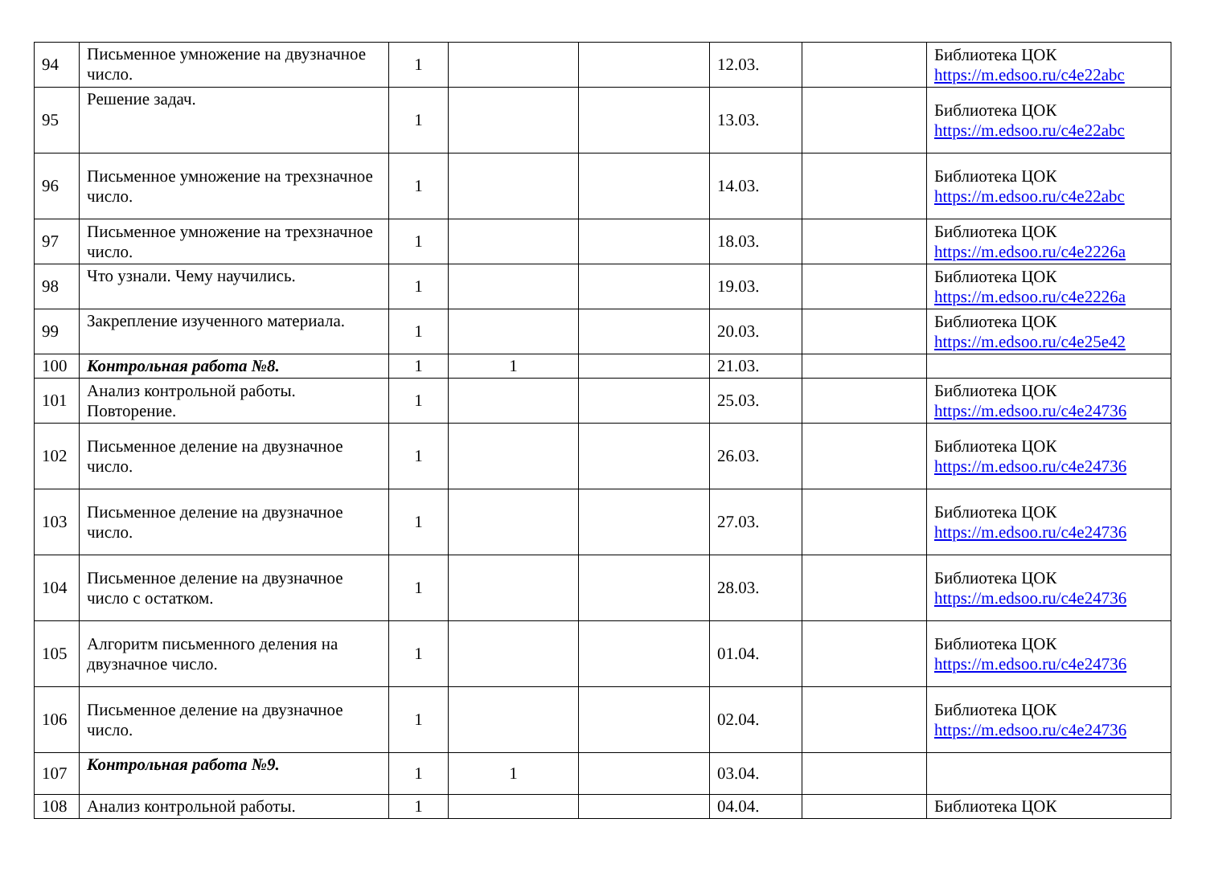| 94 | Письменное умножение на двузначное число. | 1 | | | 12.03. | | Библиотека ЦОК https://m.edsoo.ru/c4e22abc |
| 95 | Решение задач. | 1 | | | 13.03. | | Библиотека ЦОК https://m.edsoo.ru/c4e22abc |
| 96 | Письменное умножение на трехзначное число. | 1 | | | 14.03. | | Библиотека ЦОК https://m.edsoo.ru/c4e22abc |
| 97 | Письменное умножение на трехзначное число. | 1 | | | 18.03. | | Библиотека ЦОК https://m.edsoo.ru/c4e2226a |
| 98 | Что узнали. Чему научились. | 1 | | | 19.03. | | Библиотека ЦОК https://m.edsoo.ru/c4e2226a |
| 99 | Закрепление изученного материала. | 1 | | | 20.03. | | Библиотека ЦОК https://m.edsoo.ru/c4e25e42 |
| 100 | Контрольная работа №8. | 1 | 1 | | 21.03. | | |
| 101 | Анализ контрольной работы. Повторение. | 1 | | | 25.03. | | Библиотека ЦОК https://m.edsoo.ru/c4e24736 |
| 102 | Письменное деление на двузначное число. | 1 | | | 26.03. | | Библиотека ЦОК https://m.edsoo.ru/c4e24736 |
| 103 | Письменное деление на двузначное число. | 1 | | | 27.03. | | Библиотека ЦОК https://m.edsoo.ru/c4e24736 |
| 104 | Письменное деление на двузначное число с остатком. | 1 | | | 28.03. | | Библиотека ЦОК https://m.edsoo.ru/c4e24736 |
| 105 | Алгоритм письменного деления на двузначное число. | 1 | | | 01.04. | | Библиотека ЦОК https://m.edsoo.ru/c4e24736 |
| 106 | Письменное деление на двузначное число. | 1 | | | 02.04. | | Библиотека ЦОК https://m.edsoo.ru/c4e24736 |
| 107 | Контрольная работа №9. | 1 | 1 | | 03.04. | | |
| 108 | Анализ контрольной работы. | 1 | | | 04.04. | | Библиотека ЦОК |